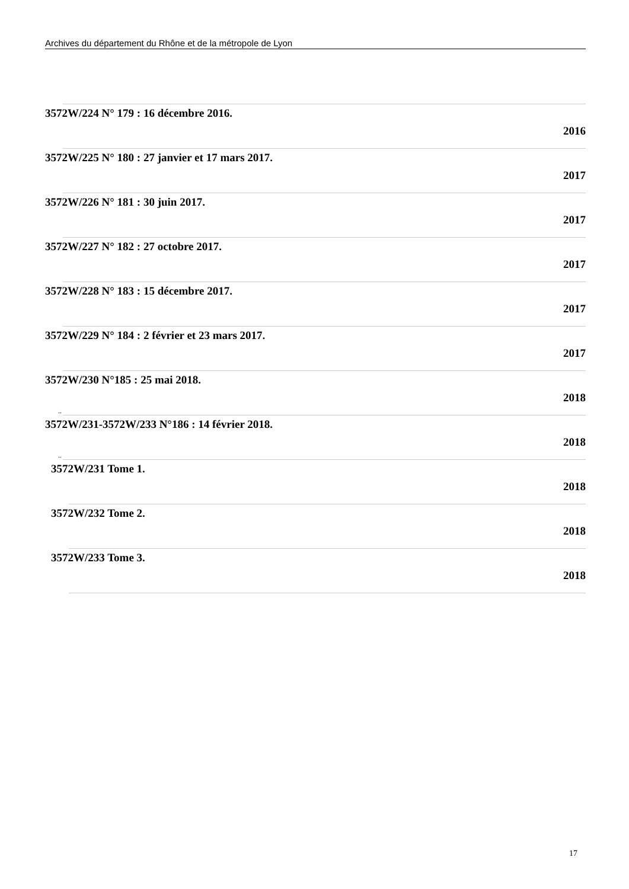Archives du département du Rhône et de la métropole de Lyon
3572W/224 N° 179 : 16 décembre 2016.
2016
3572W/225 N° 180 : 27 janvier et 17 mars 2017.
2017
3572W/226 N° 181 : 30 juin 2017.
2017
3572W/227 N° 182 : 27 octobre 2017.
2017
3572W/228 N° 183 : 15 décembre 2017.
2017
3572W/229 N° 184 : 2 février et 23 mars 2017.
2017
3572W/230 N°185 : 25 mai 2018.
2018
..
3572W/231-3572W/233 N°186 : 14 février 2018.
2018
..
3572W/231 Tome 1.
2018
3572W/232 Tome 2.
2018
3572W/233 Tome 3.
2018
17